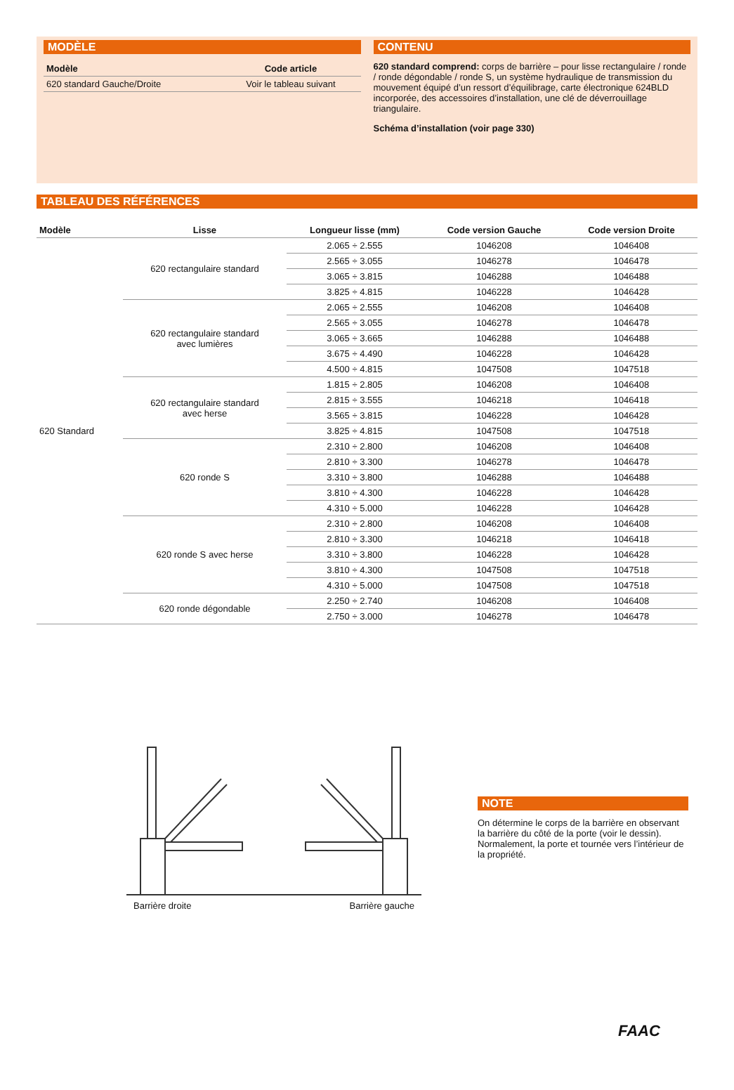MODÈLE
| Modèle | Code article |
| --- | --- |
| 620 standard Gauche/Droite | Voir le tableau suivant |
CONTENU
620 standard comprend: corps de barrière – pour lisse rectangulaire / ronde / ronde dégondable / ronde S, un système hydraulique de transmission du mouvement équipé d’un ressort d’équilibrage, carte électronique 624BLD incorporée, des accessoires d’installation, une clé de déverrouillage triangulaire.
Schéma d’installation (voir page 330)
TABLEAU DES RÉFÉRENCES
| Modèle | Lisse | Longueur lisse (mm) | Code version Gauche | Code version Droite |
| --- | --- | --- | --- | --- |
| 620 Standard | 620 rectangulaire standard | 2.065 ÷ 2.555 | 1046208 | 1046408 |
| | | 2.565 ÷ 3.055 | 1046278 | 1046478 |
| | | 3.065 ÷ 3.815 | 1046288 | 1046488 |
| | | 3.825 ÷ 4.815 | 1046228 | 1046428 |
| | 620 rectangulaire standard avec lumières | 2.065 ÷ 2.555 | 1046208 | 1046408 |
| | | 2.565 ÷ 3.055 | 1046278 | 1046478 |
| | | 3.065 ÷ 3.665 | 1046288 | 1046488 |
| | | 3.675 ÷ 4.490 | 1046228 | 1046428 |
| | | 4.500 ÷ 4.815 | 1047508 | 1047518 |
| | 620 rectangulaire standard avec herse | 1.815 ÷ 2.805 | 1046208 | 1046408 |
| | | 2.815 ÷ 3.555 | 1046218 | 1046418 |
| | | 3.565 ÷ 3.815 | 1046228 | 1046428 |
| | | 3.825 ÷ 4.815 | 1047508 | 1047518 |
| | 620 ronde S | 2.310 ÷ 2.800 | 1046208 | 1046408 |
| | | 2.810 ÷ 3.300 | 1046278 | 1046478 |
| | | 3.310 ÷ 3.800 | 1046288 | 1046488 |
| | | 3.810 ÷ 4.300 | 1046228 | 1046428 |
| | | 4.310 ÷ 5.000 | 1046228 | 1046428 |
| | 620 ronde S avec herse | 2.310 ÷ 2.800 | 1046208 | 1046408 |
| | | 2.810 ÷ 3.300 | 1046218 | 1046418 |
| | | 3.310 ÷ 3.800 | 1046228 | 1046428 |
| | | 3.810 ÷ 4.300 | 1047508 | 1047518 |
| | | 4.310 ÷ 5.000 | 1047508 | 1047518 |
| | 620 ronde dégondable | 2.250 ÷ 2.740 | 1046208 | 1046408 |
| | | 2.750 ÷ 3.000 | 1046278 | 1046478 |
Barrière droite Barrière gauche
NOTE
On détermine le corps de la barrière en observant la barrière du côté de la porte (voir le dessin). Normalement, la porte et tournée vers l’intérieur de la propriété.
FAAC